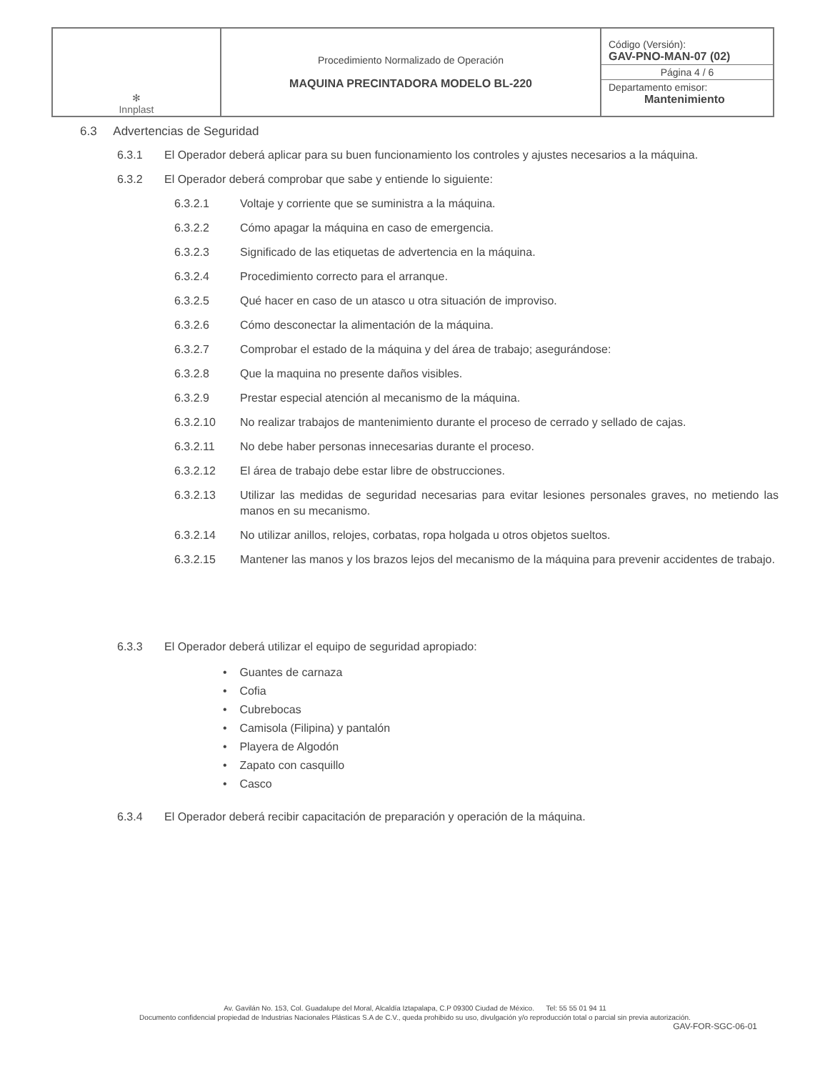| ✻ Innplast | Procedimiento Normalizado de Operación MAQUINA PRECINTADORA MODELO BL-220 | Código (Versión): GAV-PNO-MAN-07 (02) Página 4 / 6 Departamento emisor: Mantenimiento |
6.3 Advertencias de Seguridad
6.3.1 El Operador deberá aplicar para su buen funcionamiento los controles y ajustes necesarios a la máquina.
6.3.2 El Operador deberá comprobar que sabe y entiende lo siguiente:
6.3.2.1 Voltaje y corriente que se suministra a la máquina.
6.3.2.2 Cómo apagar la máquina en caso de emergencia.
6.3.2.3 Significado de las etiquetas de advertencia en la máquina.
6.3.2.4 Procedimiento correcto para el arranque.
6.3.2.5 Qué hacer en caso de un atasco u otra situación de improviso.
6.3.2.6 Cómo desconectar la alimentación de la máquina.
6.3.2.7 Comprobar el estado de la máquina y del área de trabajo; asegurándose:
6.3.2.8 Que la maquina no presente daños visibles.
6.3.2.9 Prestar especial atención al mecanismo de la máquina.
6.3.2.10 No realizar trabajos de mantenimiento durante el proceso de cerrado y sellado de cajas.
6.3.2.11 No debe haber personas innecesarias durante el proceso.
6.3.2.12 El área de trabajo debe estar libre de obstrucciones.
6.3.2.13 Utilizar las medidas de seguridad necesarias para evitar lesiones personales graves, no metiendo las manos en su mecanismo.
6.3.2.14 No utilizar anillos, relojes, corbatas, ropa holgada u otros objetos sueltos.
6.3.2.15 Mantener las manos y los brazos lejos del mecanismo de la máquina para prevenir accidentes de trabajo.
6.3.3 El Operador deberá utilizar el equipo de seguridad apropiado:
• Guantes de carnaza
• Cofia
• Cubrebocas
• Camisola (Filipina) y pantalón
• Playera de Algodón
• Zapato con casquillo
• Casco
6.3.4 El Operador deberá recibir capacitación de preparación y operación de la máquina.
Av. Gavilán No. 153, Col. Guadalupe del Moral, Alcaldía Iztapalapa, C.P 09300 Ciudad de México. Tel: 55 55 01 94 11
Documento confidencial propiedad de Industrias Nacionales Plásticas S.A de C.V., queda prohibido su uso, divulgación y/o reproducción total o parcial sin previa autorización.
GAV-FOR-SGC-06-01